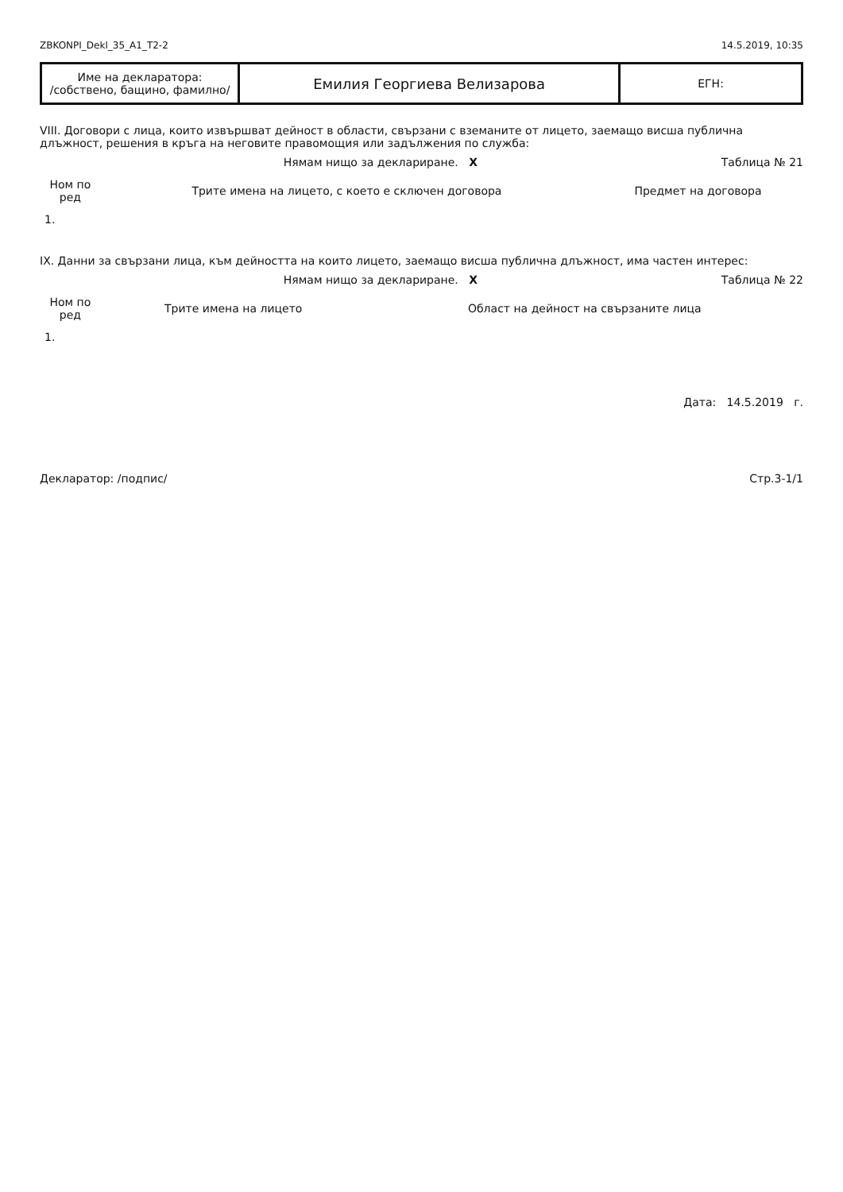ZBKONPI_Dekl_35_A1_T2-2 14.5.2019, 10:35
| Име на декларатора: /собствено, бащино, фамилно/ | Емилия Георгиева Велизарова | ЕГН: |
VIII. Договори с лица, които извършват дейност в области, свързани с вземаните от лицето, заемащо висша публична длъжност, решения в кръга на неговите правомощия или задължения по служба:
Нямам нищо за деклариране. X Таблица № 21
| Ном по ред | Трите имена на лицето, с което е сключен договора | Предмет на договора |
| --- | --- | --- |
| 1. | | |
IX. Данни за свързани лица, към дейността на които лицето, заемащо висша публична длъжност, има частен интерес:
Нямам нищо за деклариране. X Таблица № 22
| Ном по ред | Трите имена на лицето | Област на дейност на свързаните лица |
| --- | --- | --- |
| 1. | | |
Дата: 14.5.2019 г.
Декларатор: /подпис/ Стр.3-1/1